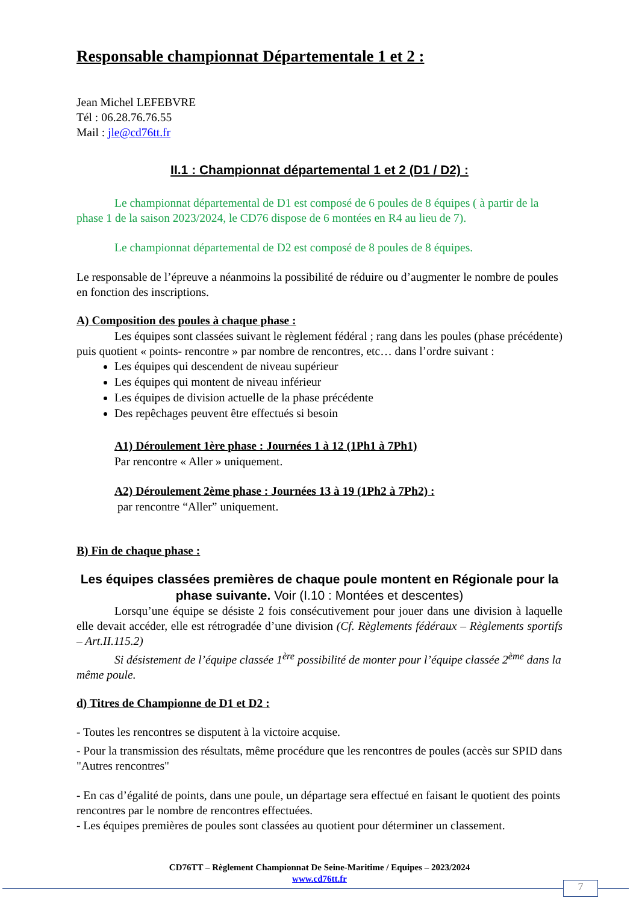Responsable championnat Départementale 1 et 2 :
Jean Michel LEFEBVRE
Tél : 06.28.76.76.55
Mail : jle@cd76tt.fr
II.1 : Championnat départemental 1 et 2 (D1 / D2) :
Le championnat départemental de D1 est composé de 6 poules de 8 équipes ( à partir de la phase 1 de la saison 2023/2024, le CD76 dispose de 6 montées en R4 au lieu de 7).
Le championnat départemental de D2 est composé de 8 poules de 8 équipes.
Le responsable de l’épreuve a néanmoins la possibilité de réduire ou d’augmenter le nombre de poules en fonction des inscriptions.
A) Composition des poules à chaque phase :
Les équipes sont classées suivant le règlement fédéral ; rang dans les poules (phase précédente) puis quotient « points- rencontre » par nombre de rencontres, etc… dans l’ordre suivant :
Les équipes qui descendent de niveau supérieur
Les équipes qui montent de niveau inférieur
Les équipes de division actuelle de la phase précédente
Des repêchages peuvent être effectués si besoin
A1) Déroulement 1ère phase : Journées 1 à 12 (1Ph1 à 7Ph1)
Par rencontre « Aller » uniquement.
A2) Déroulement 2ème phase : Journées 13 à 19 (1Ph2 à 7Ph2) :
par rencontre “Aller” uniquement.
B) Fin de chaque phase :
Les équipes classées premières de chaque poule montent en Régionale pour la phase suivante. Voir (I.10 : Montées et descentes)
Lorsqu’une équipe se désiste 2 fois consécutivement pour jouer dans une division à laquelle elle devait accéder, elle est rétrogradée d’une division (Cf. Règlements fédéraux – Règlements sportifs – Art.II.115.2)
Si désistement de l’équipe classée 1<sup>ère</sup> possibilité de monter pour l’équipe classée 2<sup>ème</sup> dans la même poule.
d) Titres de Championne de D1 et D2 :
- Toutes les rencontres se disputent à la victoire acquise.
- Pour la transmission des résultats, même procédure que les rencontres de poules (accès sur SPID dans "Autres rencontres"
- En cas d’égalité de points, dans une poule, un départage sera effectué en faisant le quotient des points rencontres par le nombre de rencontres effectuées.
- Les équipes premières de poules sont classées au quotient pour déterminer un classement.
CD76TT – Règlement Championnat De Seine-Maritime / Equipes – 2023/2024
www.cd76tt.fr
7